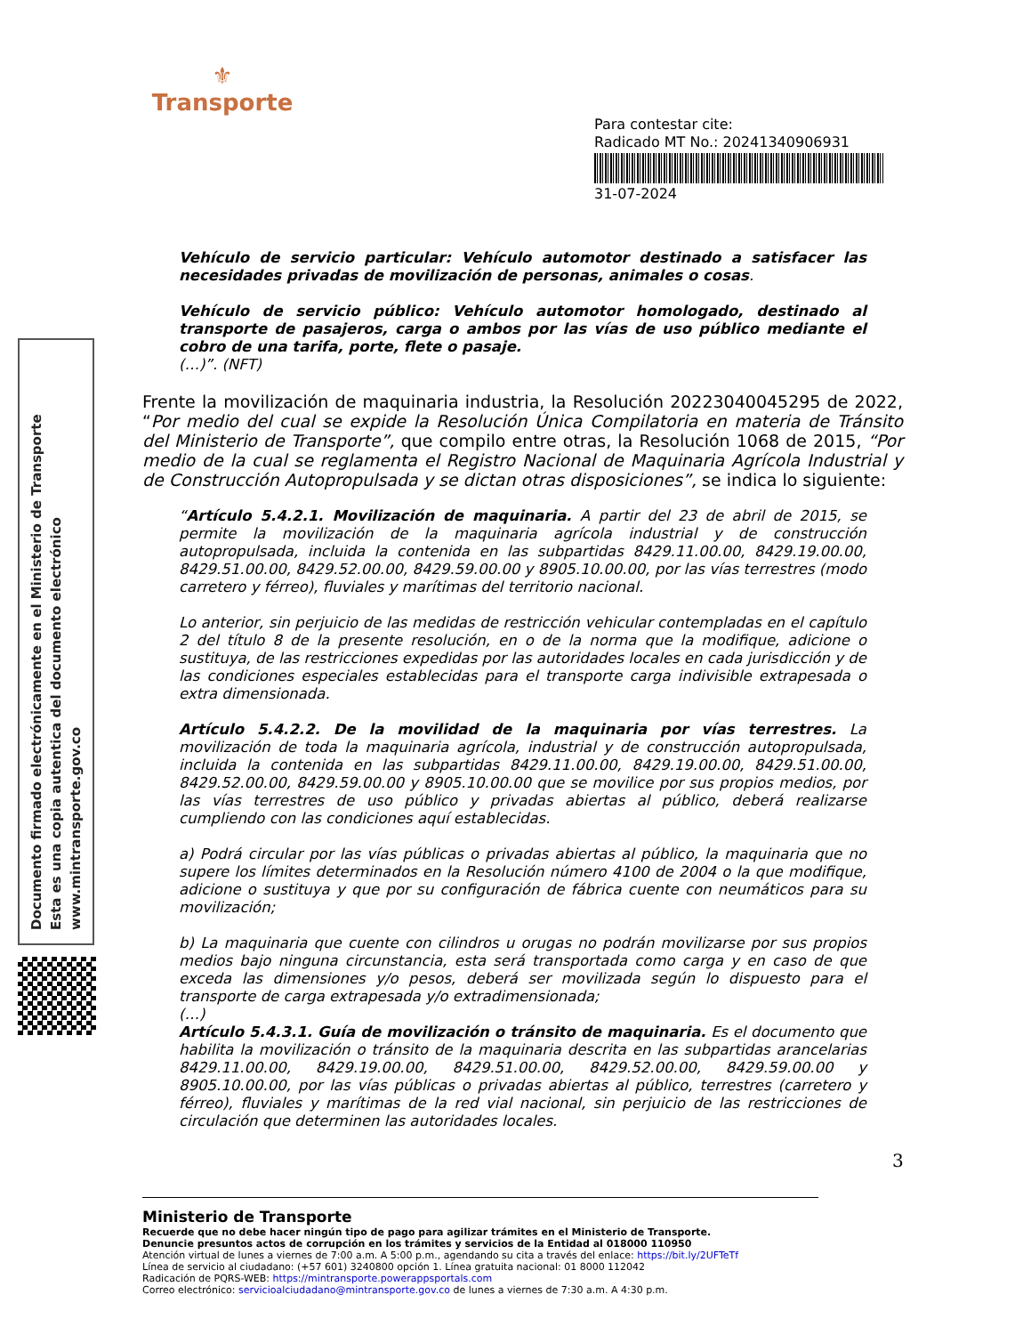⚜
Transporte
Para contestar cite:
Radicado MT No.: 20241340906931
31-07-2024
Documento firmado electrónicamente en el Ministerio de Transporte
Esta es una copia autentica del documento electrónico
www.mintransporte.gov.co
Vehículo de servicio particular: Vehículo automotor destinado a satisfacer las necesidades privadas de movilización de personas, animales o cosas.
Vehículo de servicio público: Vehículo automotor homologado, destinado al transporte de pasajeros, carga o ambos por las vías de uso público mediante el cobro de una tarifa, porte, flete o pasaje.
(…)”. (NFT)
Frente la movilización de maquinaria industria, la Resolución 20223040045295 de 2022, “Por medio del cual se expide la Resolución Única Compilatoria en materia de Tránsito del Ministerio de Transporte”, que compilo entre otras, la Resolución 1068 de 2015, “Por medio de la cual se reglamenta el Registro Nacional de Maquinaria Agrícola Industrial y de Construcción Autopropulsada y se dictan otras disposiciones”, se indica lo siguiente:
“Artículo 5.4.2.1. Movilización de maquinaria. A partir del 23 de abril de 2015, se permite la movilización de la maquinaria agrícola industrial y de construcción autopropulsada, incluida la contenida en las subpartidas 8429.11.00.00, 8429.19.00.00, 8429.51.00.00, 8429.52.00.00, 8429.59.00.00 y 8905.10.00.00, por las vías terrestres (modo carretero y férreo), fluviales y marítimas del territorio nacional.
Lo anterior, sin perjuicio de las medidas de restricción vehicular contempladas en el capítulo 2 del título 8 de la presente resolución, en o de la norma que la modifique, adicione o sustituya, de las restricciones expedidas por las autoridades locales en cada jurisdicción y de las condiciones especiales establecidas para el transporte carga indivisible extrapesada o extra dimensionada.
Artículo 5.4.2.2. De la movilidad de la maquinaria por vías terrestres. La movilización de toda la maquinaria agrícola, industrial y de construcción autopropulsada, incluida la contenida en las subpartidas 8429.11.00.00, 8429.19.00.00, 8429.51.00.00, 8429.52.00.00, 8429.59.00.00 y 8905.10.00.00 que se movilice por sus propios medios, por las vías terrestres de uso público y privadas abiertas al público, deberá realizarse cumpliendo con las condiciones aquí establecidas.
a) Podrá circular por las vías públicas o privadas abiertas al público, la maquinaria que no supere los límites determinados en la Resolución número 4100 de 2004 o la que modifique, adicione o sustituya y que por su configuración de fábrica cuente con neumáticos para su movilización;
b) La maquinaria que cuente con cilindros u orugas no podrán movilizarse por sus propios medios bajo ninguna circunstancia, esta será transportada como carga y en caso de que exceda las dimensiones y/o pesos, deberá ser movilizada según lo dispuesto para el transporte de carga extrapesada y/o extradimensionada;
(…)
Artículo 5.4.3.1. Guía de movilización o tránsito de maquinaria. Es el documento que habilita la movilización o tránsito de la maquinaria descrita en las subpartidas arancelarias 8429.11.00.00, 8429.19.00.00, 8429.51.00.00, 8429.52.00.00, 8429.59.00.00 y 8905.10.00.00, por las vías públicas o privadas abiertas al público, terrestres (carretero y férreo), fluviales y marítimas de la red vial nacional, sin perjuicio de las restricciones de circulación que determinen las autoridades locales.
3
Ministerio de Transporte
Recuerde que no debe hacer ningún tipo de pago para agilizar trámites en el Ministerio de Transporte.
Denuncie presuntos actos de corrupción en los trámites y servicios de la Entidad al 018000 110950
Atención virtual de lunes a viernes de 7:00 a.m. A 5:00 p.m., agendando su cita a través del enlace: https://bit.ly/2UFTeTf
Línea de servicio al ciudadano: (+57 601) 3240800 opción 1. Línea gratuita nacional: 01 8000 112042
Radicación de PQRS-WEB: https://mintransporte.powerappsportals.com
Correo electrónico: servicioalciudadano@mintransporte.gov.co de lunes a viernes de 7:30 a.m. A 4:30 p.m.